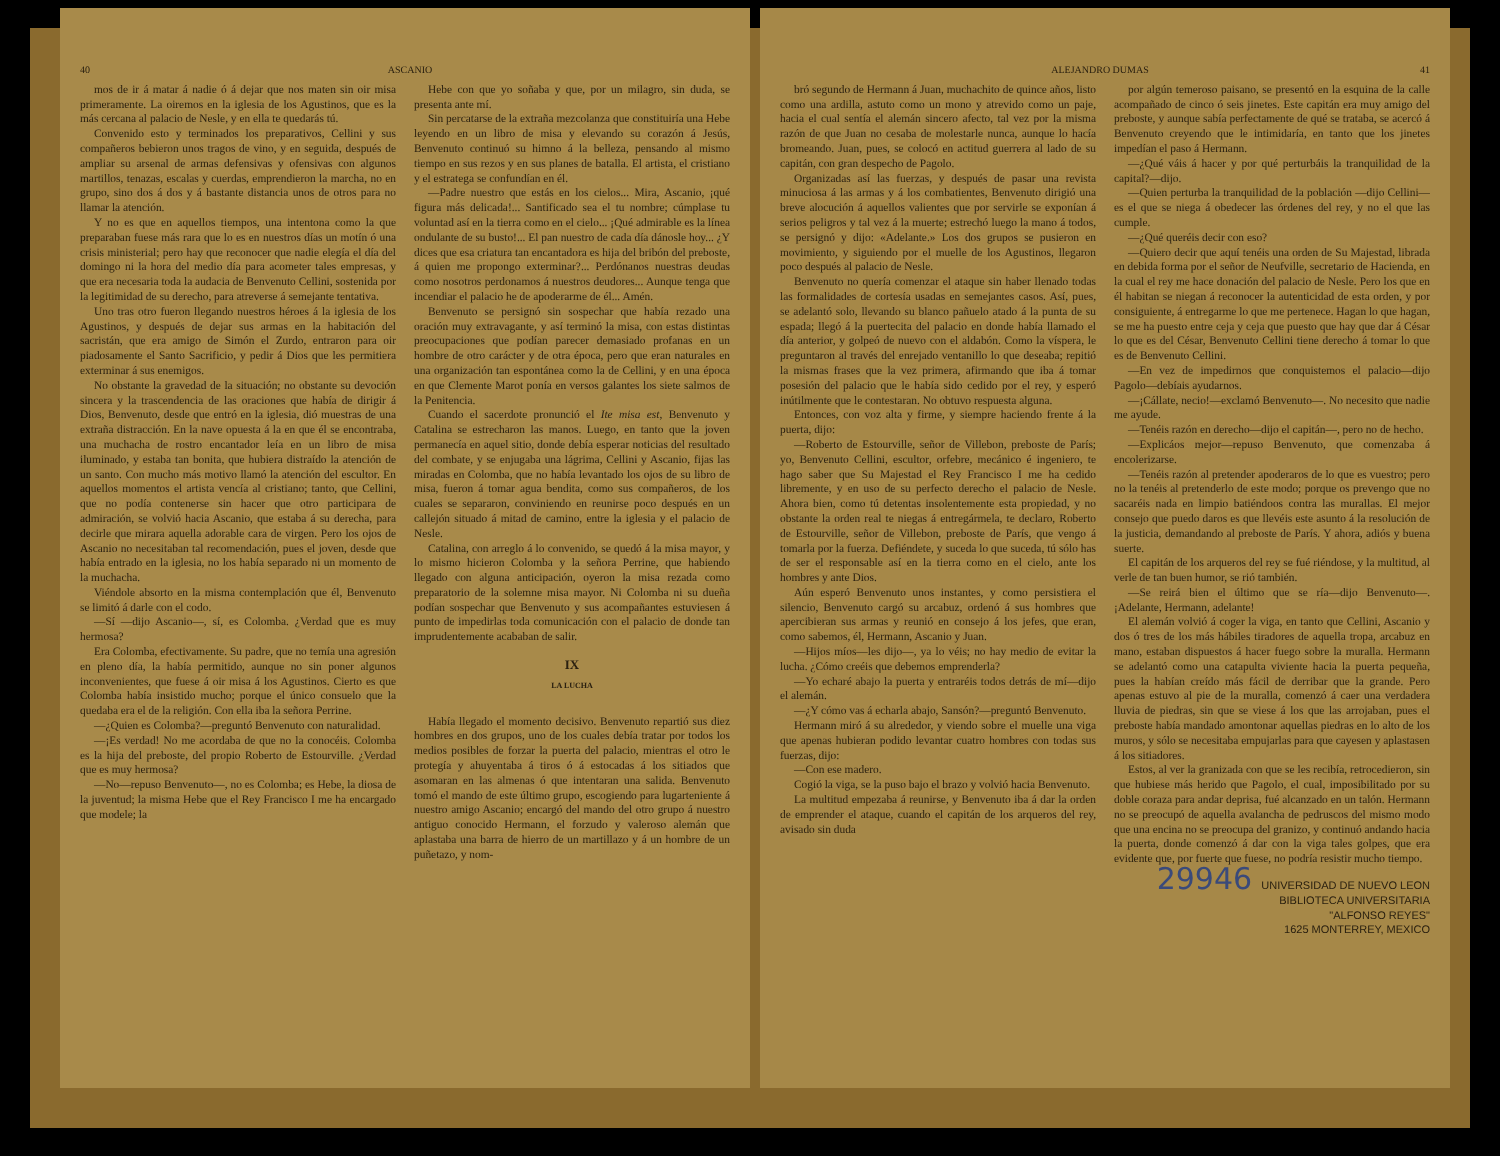40 ASCANIO
mos de ir á matar á nadie ó á dejar que nos maten sin oir misa primeramente. La oiremos en la iglesia de los Agustinos, que es la más cercana al palacio de Nesle, y en ella te quedarás tú.
Convenido esto y terminados los preparativos, Cellini y sus compañeros bebieron unos tragos de vino, y en seguida, después de ampliar su arsenal de armas defensivas y ofensivas con algunos martillos, tenazas, escalas y cuerdas, emprendieron la marcha, no en grupo, sino dos á dos y á bastante distancia unos de otros para no llamar la atención.
Y no es que en aquellos tiempos, una intentona como la que preparaban fuese más rara que lo es en nuestros días un motín ó una crisis ministerial; pero hay que reconocer que nadie elegía el día del domingo ni la hora del medio día para acometer tales empresas, y que era necesaria toda la audacia de Benvenuto Cellini, sostenida por la legitimidad de su derecho, para atreverse á semejante tentativa.
Uno tras otro fueron llegando nuestros héroes á la iglesia de los Agustinos, y después de dejar sus armas en la habitación del sacristán, que era amigo de Simón el Zurdo, entraron para oir piadosamente el Santo Sacrificio, y pedir á Dios que les permitiera exterminar á sus enemigos.
No obstante la gravedad de la situación; no obstante su devoción sincera y la trascendencia de las oraciones que había de dirigir á Dios, Benvenuto, desde que entró en la iglesia, dió muestras de una extraña distracción. En la nave opuesta á la en que él se encontraba, una muchacha de rostro encantador leía en un libro de misa iluminado, y estaba tan bonita, que hubiera distraído la atención de un santo. Con mucho más motivo llamó la atención del escultor. En aquellos momentos el artista vencía al cristiano; tanto, que Cellini, que no podía contenerse sin hacer que otro participara de admiración, se volvió hacia Ascanio, que estaba á su derecha, para decirle que mirara aquella adorable cara de virgen. Pero los ojos de Ascanio no necesitaban tal recomendación, pues el joven, desde que había entrado en la iglesia, no los había separado ni un momento de la muchacha.
Viéndole absorto en la misma contemplación que él, Benvenuto se limitó á darle con el codo.
—Sí —dijo Ascanio—, sí, es Colomba. ¿Verdad que es muy hermosa?
Era Colomba, efectivamente. Su padre, que no temía una agresión en pleno día, la había permitido, aunque no sin poner algunos inconvenientes, que fuese á oir misa á los Agustinos. Cierto es que Colomba había insistido mucho; porque el único consuelo que la quedaba era el de la religión. Con ella iba la señora Perrine.
—¿Quien es Colomba?—preguntó Benvenuto con naturalidad.
—¡Es verdad! No me acordaba de que no la conocéis. Colomba es la hija del preboste, del propio Roberto de Estourville. ¿Verdad que es muy hermosa?
—No—repuso Benvenuto—, no es Colomba; es Hebe, la diosa de la juventud; la misma Hebe que el Rey Francisco I me ha encargado que modele; la
Hebe con que yo soñaba y que, por un milagro, sin duda, se presenta ante mí.
Sin percatarse de la extraña mezcolanza que constituiría una Hebe leyendo en un libro de misa y elevando su corazón á Jesús, Benvenuto continuó su himno á la belleza, pensando al mismo tiempo en sus rezos y en sus planes de batalla. El artista, el cristiano y el estratega se confundían en él.
—Padre nuestro que estás en los cielos... Mira, Ascanio, ¡qué figura más delicada!... Santificado sea el tu nombre; cúmplase tu voluntad así en la tierra como en el cielo... ¡Qué admirable es la línea ondulante de su busto!... El pan nuestro de cada día dánosle hoy... ¿Y dices que esa criatura tan encantadora es hija del bribón del preboste, á quien me propongo exterminar?... Perdónanos nuestras deudas como nosotros perdonamos á nuestros deudores... Aunque tenga que incendiar el palacio he de apoderarme de él... Amén.
Benvenuto se persignó sin sospechar que había rezado una oración muy extravagante, y así terminó la misa, con estas distintas preocupaciones que podían parecer demasiado profanas en un hombre de otro carácter y de otra época, pero que eran naturales en una organización tan espontánea como la de Cellini, y en una época en que Clemente Marot ponía en versos galantes los siete salmos de la Penitencia.
Cuando el sacerdote pronunció el Ite misa est, Benvenuto y Catalina se estrecharon las manos. Luego, en tanto que la joven permanecía en aquel sitio, donde debía esperar noticias del resultado del combate, y se enjugaba una lágrima, Cellini y Ascanio, fijas las miradas en Colomba, que no había levantado los ojos de su libro de misa, fueron á tomar agua bendita, como sus compañeros, de los cuales se separaron, conviniendo en reunirse poco después en un callejón situado á mitad de camino, entre la iglesia y el palacio de Nesle.
Catalina, con arreglo á lo convenido, se quedó á la misa mayor, y lo mismo hicieron Colomba y la señora Perrine, que habiendo llegado con alguna anticipación, oyeron la misa rezada como preparatorio de la solemne misa mayor. Ni Colomba ni su dueña podían sospechar que Benvenuto y sus acompañantes estuviesen á punto de impedirlas toda comunicación con el palacio de donde tan imprudentemente acababan de salir.
IX
LA LUCHA
Había llegado el momento decisivo. Benvenuto repartió sus diez hombres en dos grupos, uno de los cuales debía tratar por todos los medios posibles de forzar la puerta del palacio, mientras el otro le protegía y ahuyentaba á tiros ó á estocadas á los sitiados que asomaran en las almenas ó que intentaran una salida. Benvenuto tomó el mando de este último grupo, escogiendo para lugarteniente á nuestro amigo Ascanio; encargó del mando del otro grupo á nuestro antiguo conocido Hermann, el forzudo y valeroso alemán que aplastaba una barra de hierro de un martillazo y á un hombre de un puñetazo, y nom-
ALEJANDRO DUMAS 41
bró segundo de Hermann á Juan, muchachito de quince años, listo como una ardilla, astuto como un mono y atrevido como un paje, hacia el cual sentía el alemán sincero afecto, tal vez por la misma razón de que Juan no cesaba de molestarle nunca, aunque lo hacía bromeando. Juan, pues, se colocó en actitud guerrera al lado de su capitán, con gran despecho de Pagolo.
Organizadas así las fuerzas, y después de pasar una revista minuciosa á las armas y á los combatientes, Benvenuto dirigió una breve alocución á aquellos valientes que por servirle se exponían á serios peligros y tal vez á la muerte; estrechó luego la mano á todos, se persignó y dijo: «Adelante.» Los dos grupos se pusieron en movimiento, y siguiendo por el muelle de los Agustinos, llegaron poco después al palacio de Nesle.
Benvenuto no quería comenzar el ataque sin haber llenado todas las formalidades de cortesía usadas en semejantes casos. Así, pues, se adelantó solo, llevando su blanco pañuelo atado á la punta de su espada; llegó á la puertecita del palacio en donde había llamado el día anterior, y golpeó de nuevo con el aldabón. Como la víspera, le preguntaron al través del enrejado ventanillo lo que deseaba; repitió la mismas frases que la vez primera, afirmando que iba á tomar posesión del palacio que le había sido cedido por el rey, y esperó inútilmente que le contestaran. No obtuvo respuesta alguna.
Entonces, con voz alta y firme, y siempre haciendo frente á la puerta, dijo:
—Roberto de Estourville, señor de Villebon, preboste de París; yo, Benvenuto Cellini, escultor, orfebre, mecánico é ingeniero, te hago saber que Su Majestad el Rey Francisco I me ha cedido libremente, y en uso de su perfecto derecho el palacio de Nesle. Ahora bien, como tú detentas insolentemente esta propiedad, y no obstante la orden real te niegas á entregármela, te declaro, Roberto de Estourville, señor de Villebon, preboste de París, que vengo á tomarla por la fuerza. Defiéndete, y suceda lo que suceda, tú sólo has de ser el responsable así en la tierra como en el cielo, ante los hombres y ante Dios.
Aún esperó Benvenuto unos instantes, y como persistiera el silencio, Benvenuto cargó su arcabuz, ordenó á sus hombres que apercibieran sus armas y reunió en consejo á los jefes, que eran, como sabemos, él, Hermann, Ascanio y Juan.
—Hijos míos—les dijo—, ya lo véis; no hay medio de evitar la lucha. ¿Cómo creéis que debemos emprenderla?
—Yo echaré abajo la puerta y entraréis todos detrás de mí—dijo el alemán.
—¿Y cómo vas á echarla abajo, Sansón?—preguntó Benvenuto.
Hermann miró á su alrededor, y viendo sobre el muelle una viga que apenas hubieran podido levantar cuatro hombres con todas sus fuerzas, dijo:
—Con ese madero.
Cogió la viga, se la puso bajo el brazo y volvió hacia Benvenuto.
La multitud empezaba á reunirse, y Benvenuto iba á dar la orden de emprender el ataque, cuando el capitán de los arqueros del rey, avisado sin duda
por algún temeroso paisano, se presentó en la esquina de la calle acompañado de cinco ó seis jinetes. Este capitán era muy amigo del preboste, y aunque sabía perfectamente de qué se trataba, se acercó á Benvenuto creyendo que le intimidaría, en tanto que los jinetes impedían el paso á Hermann.
—¿Qué váis á hacer y por qué perturbáis la tranquilidad de la capital?—dijo.
—Quien perturba la tranquilidad de la población —dijo Cellini—es el que se niega á obedecer las órdenes del rey, y no el que las cumple.
—¿Qué queréis decir con eso?
—Quiero decir que aquí tenéis una orden de Su Majestad, librada en debida forma por el señor de Neufville, secretario de Hacienda, en la cual el rey me hace donación del palacio de Nesle. Pero los que en él habitan se niegan á reconocer la autenticidad de esta orden, y por consiguiente, á entregarme lo que me pertenece. Hagan lo que hagan, se me ha puesto entre ceja y ceja que puesto que hay que dar á César lo que es del César, Benvenuto Cellini tiene derecho á tomar lo que es de Benvenuto Cellini.
—En vez de impedirnos que conquistemos el palacio—dijo Pagolo—debíais ayudarnos.
—¡Cállate, necio!—exclamó Benvenuto—. No necesito que nadie me ayude.
—Tenéis razón en derecho—dijo el capitán—, pero no de hecho.
—Explicáos mejor—repuso Benvenuto, que comenzaba á encolerizarse.
—Tenéis razón al pretender apoderaros de lo que es vuestro; pero no la tenéis al pretenderlo de este modo; porque os prevengo que no sacaréis nada en limpio batiéndoos contra las murallas. El mejor consejo que puedo daros es que llevéis este asunto á la resolución de la justicia, demandando al preboste de París. Y ahora, adiós y buena suerte.
El capitán de los arqueros del rey se fué riéndose, y la multitud, al verle de tan buen humor, se rió también.
—Se reirá bien el último que se ría—dijo Benvenuto—. ¡Adelante, Hermann, adelante!
El alemán volvió á coger la viga, en tanto que Cellini, Ascanio y dos ó tres de los más hábiles tiradores de aquella tropa, arcabuz en mano, estaban dispuestos á hacer fuego sobre la muralla. Hermann se adelantó como una catapulta viviente hacia la puerta pequeña, pues la habían creído más fácil de derribar que la grande. Pero apenas estuvo al pie de la muralla, comenzó á caer una verdadera lluvia de piedras, sin que se viese á los que las arrojaban, pues el preboste había mandado amontonar aquellas piedras en lo alto de los muros, y sólo se necesitaba empujarlas para que cayesen y aplastasen á los sitiadores.
Estos, al ver la granizada con que se les recibía, retrocedieron, sin que hubiese más herido que Pagolo, el cual, imposibilitado por su doble coraza para andar deprisa, fué alcanzado en un talón. Hermann no se preocupó de aquella avalancha de pedruscos del mismo modo que una encina no se preocupa del granizo, y continuó andando hacia la puerta, donde comenzó á dar con la viga tales golpes, que era evidente que, por fuerte que fuese, no podría resistir mucho tiempo.
29946 UNIVERSIDAD DE NUEVO LEON
BIBLIOTECA UNIVERSITARIA
"ALFONSO REYES"
1625 MONTERREY, MEXICO